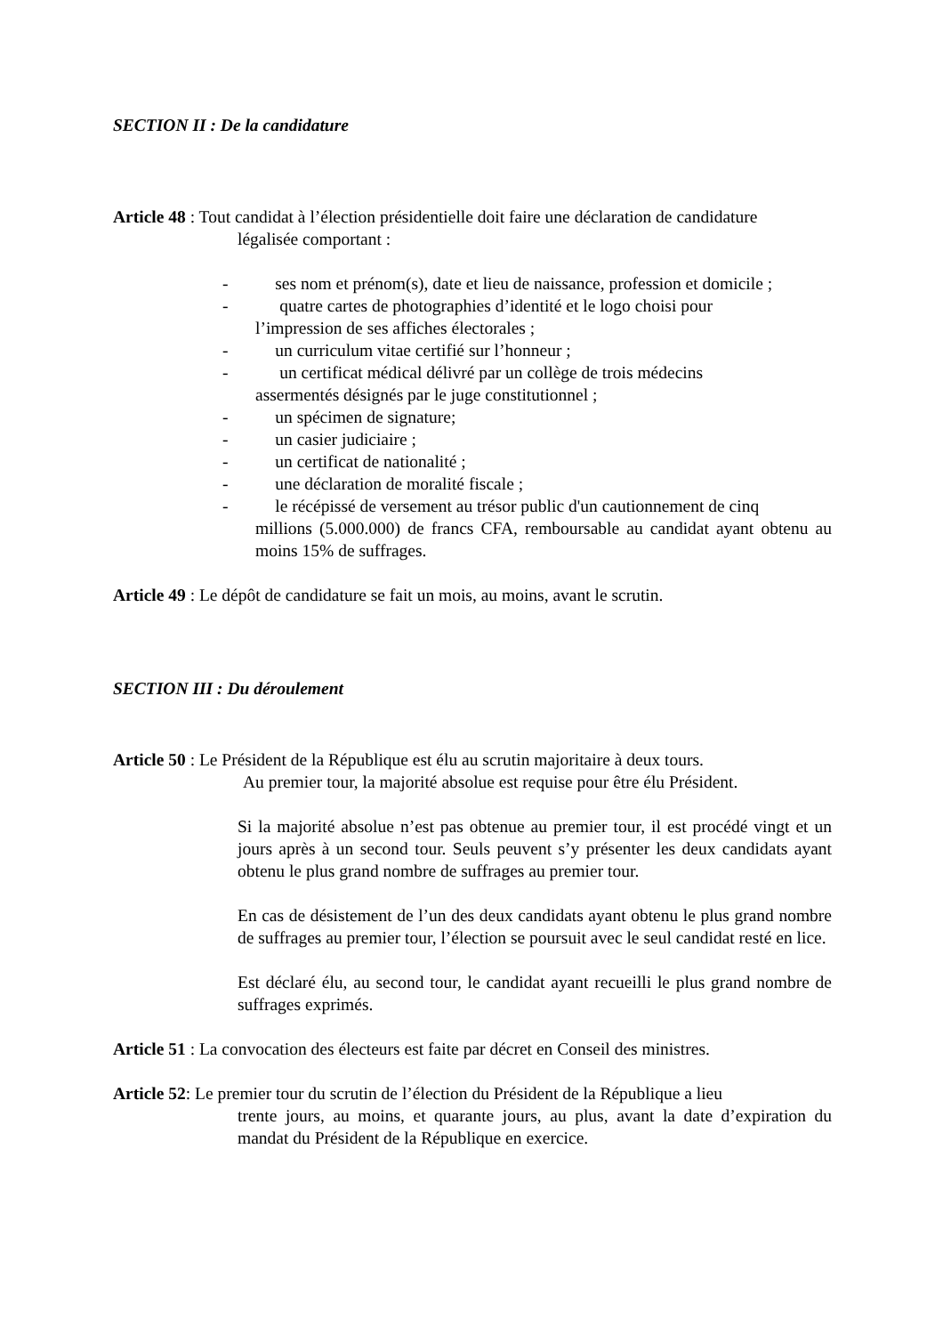SECTION II : De la candidature
Article 48 : Tout candidat à l’élection présidentielle doit faire une déclaration de candidature
légalisée comportant :
- ses nom et prénom(s), date et lieu de naissance, profession et domicile ;
- quatre cartes de photographies d’identité et le logo choisi pour
l’impression de ses affiches électorales ;
- un curriculum vitae certifié sur l’honneur ;
- un certificat médical délivré par un collège de trois médecins
assermentés désignés par le juge constitutionnel ;
- un spécimen de signature;
- un casier judiciaire ;
- un certificat de nationalité ;
- une déclaration de moralité fiscale ;
- le récépissé de versement au trésor public d'un cautionnement de cinq
millions (5.000.000) de francs CFA, remboursable au candidat ayant obtenu au moins 15% de suffrages.
Article 49 : Le dépôt de candidature se fait un mois, au moins, avant le scrutin.
SECTION III : Du déroulement
Article 50 : Le Président de la République est élu au scrutin majoritaire à deux tours.
Au premier tour, la majorité absolue est requise pour être élu Président.
Si la majorité absolue n’est pas obtenue au premier tour, il est procédé vingt et un jours après à un second tour. Seuls peuvent s’y présenter les deux candidats ayant obtenu le plus grand nombre de suffrages au premier tour.
En cas de désistement de l’un des deux candidats ayant obtenu le plus grand nombre de suffrages au premier tour, l’élection se poursuit avec le seul candidat resté en lice.
Est déclaré élu, au second tour, le candidat ayant recueilli le plus grand nombre de suffrages exprimés.
Article 51 : La convocation des électeurs est faite par décret en Conseil des ministres.
Article 52: Le premier tour du scrutin de l’élection du Président de la République a lieu
trente jours, au moins, et quarante jours, au plus, avant la date d’expiration du mandat du Président de la République en exercice.